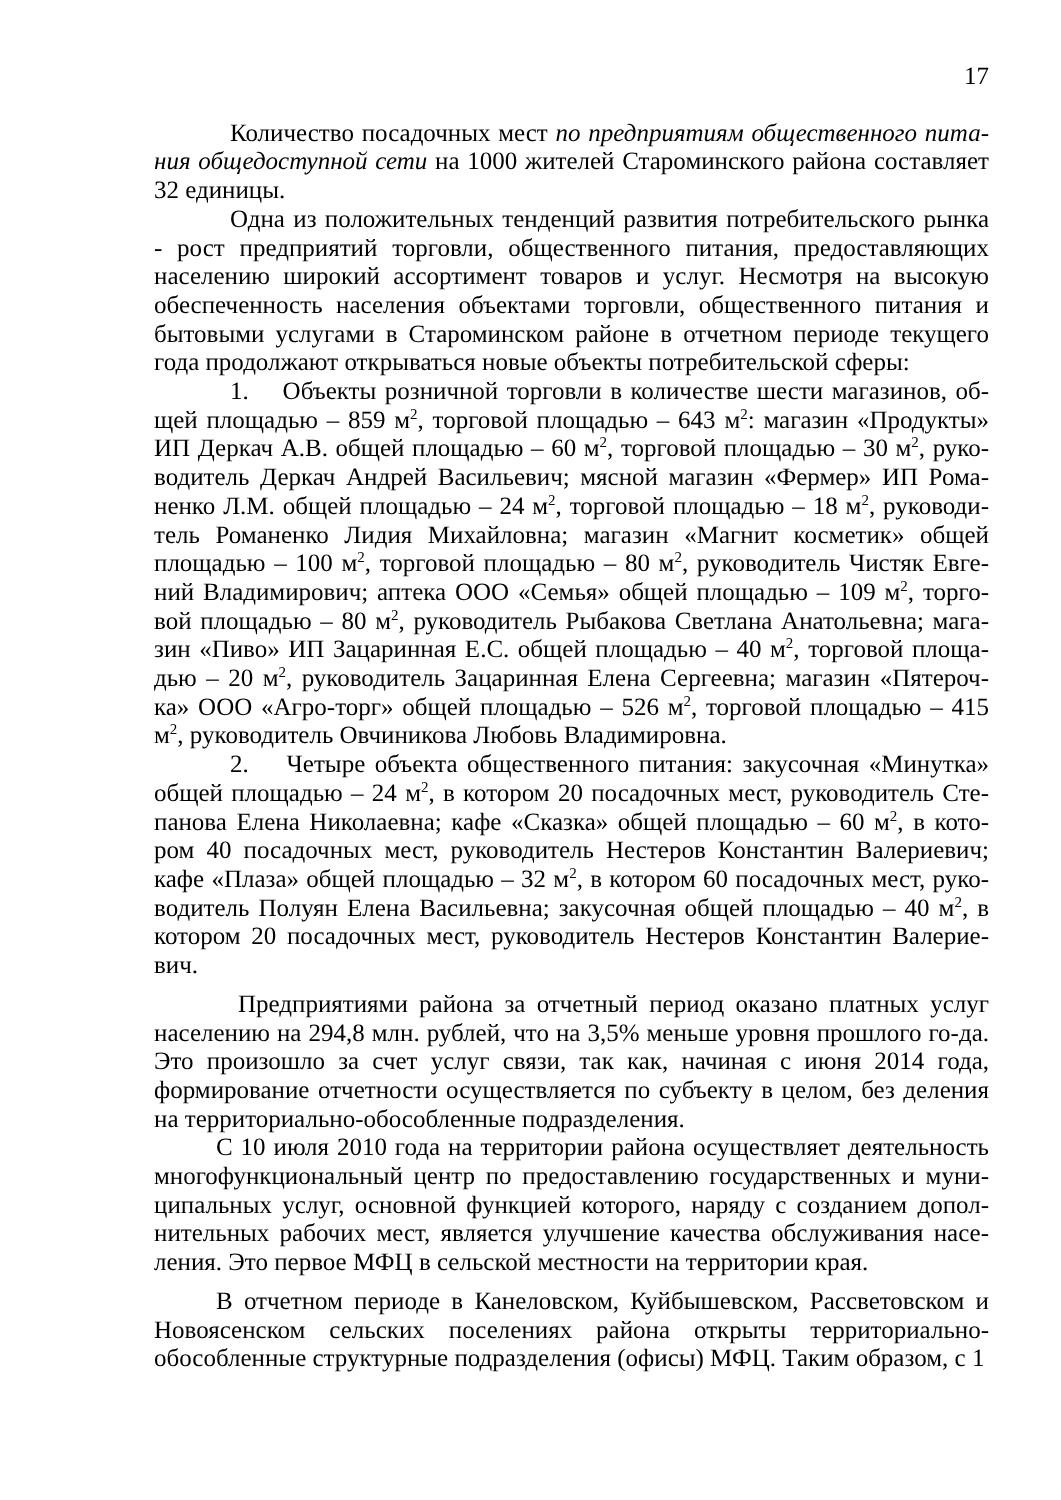17
Количество посадочных мест по предприятиям общественного пита-ния общедоступной сети на 1000 жителей Староминского района составляет 32 единицы.
Одна из положительных тенденций развития потребительского рынка - рост предприятий торговли, общественного питания, предоставляющих населению широкий ассортимент товаров и услуг. Несмотря на высокую обеспеченность населения объектами торговли, общественного питания и бытовыми услугами в Староминском районе в отчетном периоде текущего года продолжают открываться новые объекты потребительской сферы:
1. Объекты розничной торговли в количестве шести магазинов, об-щей площадью – 859 м<sup>2</sup>, торговой площадью – 643 м<sup>2</sup>: магазин «Продукты» ИП Деркач А.В. общей площадью – 60 м<sup>2</sup>, торговой площадью – 30 м<sup>2</sup>, руко-водитель Деркач Андрей Васильевич; мясной магазин «Фермер» ИП Рома-ненко Л.М. общей площадью – 24 м<sup>2</sup>, торговой площадью – 18 м<sup>2</sup>, руководи-тель Романенко Лидия Михайловна; магазин «Магнит косметик» общей площадью – 100 м<sup>2</sup>, торговой площадью – 80 м<sup>2</sup>, руководитель Чистяк Евге-ний Владимирович; аптека ООО «Семья» общей площадью – 109 м<sup>2</sup>, торго-вой площадью – 80 м<sup>2</sup>, руководитель Рыбакова Светлана Анатольевна; мага-зин «Пиво» ИП Зацаринная Е.С. общей площадью – 40 м<sup>2</sup>, торговой площа-дью – 20 м<sup>2</sup>, руководитель Зацаринная Елена Сергеевна; магазин «Пятероч-ка» ООО «Агро-торг» общей площадью – 526 м<sup>2</sup>, торговой площадью – 415 м<sup>2</sup>, руководитель Овчиникова Любовь Владимировна.
2. Четыре объекта общественного питания: закусочная «Минутка» общей площадью – 24 м<sup>2</sup>, в котором 20 посадочных мест, руководитель Сте-панова Елена Николаевна; кафе «Сказка» общей площадью – 60 м<sup>2</sup>, в кото-ром 40 посадочных мест, руководитель Нестеров Константин Валериевич; кафе «Плаза» общей площадью – 32 м<sup>2</sup>, в котором 60 посадочных мест, руко-водитель Полуян Елена Васильевна; закусочная общей площадью – 40 м<sup>2</sup>, в котором 20 посадочных мест, руководитель Нестеров Константин Валерие-вич.
Предприятиями района за отчетный период оказано платных услуг населению на 294,8 млн. рублей, что на 3,5% меньше уровня прошлого го-да. Это произошло за счет услуг связи, так как, начиная с июня 2014 года, формирование отчетности осуществляется по субъекту в целом, без деления на территориально-обособленные подразделения.
С 10 июля 2010 года на территории района осуществляет деятельность многофункциональный центр по предоставлению государственных и муни-ципальных услуг, основной функцией которого, наряду с созданием допол-нительных рабочих мест, является улучшение качества обслуживания насе-ления. Это первое МФЦ в сельской местности на территории края.
В отчетном периоде в Канеловском, Куйбышевском, Рассветовском и Новоясенском сельских поселениях района открыты территориально-обособленные структурные подразделения (офисы) МФЦ. Таким образом, с 1